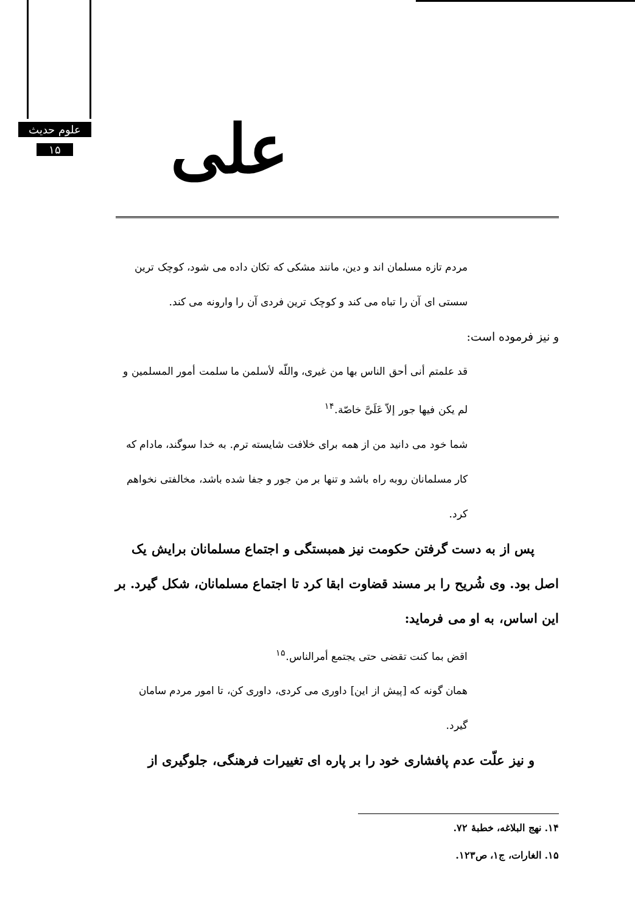علوم حدیث
۱۵
علی
مردم تازه مسلمان اند و دین، مانند مشکی که تکان داده می شود، کوچک ترین سستی ای آن را تباه می کند و کوچک ترین فردی آن را وارونه می کند.
و نیز فرموده است:
قد علمتم أنی أحق الناس بها من غیری، واللّه لأسلمن ما سلمت أمور المسلمین و لم یکن فیها جور إلاّ عَلَیَّ خاصّة.<sup>۱۴</sup>
شما خود می دانید من از همه برای خلافت شایسته ترم. به خدا سوگند، مادام که کار مسلمانان روبه راه باشد و تنها بر من جور و جفا شده باشد، مخالفتی نخواهم کرد.
پس از به دست گرفتن حکومت نیز همبستگی و اجتماع مسلمانان برایش یک اصل بود. وی شُریح را بر مسند قضاوت ابقا کرد تا اجتماع مسلمانان، شکل گیرد. بر این اساس، به او می فرماید:
اقض بما کنت تقضی حتی یجتمع أمرالناس.<sup>۱۵</sup>
همان گونه که [پیش از این] داوری می کردی، داوری کن، تا امور مردم سامان گیرد.
و نیز علّت عدم پافشاری خود را بر پاره ای تغییرات فرهنگی، جلوگیری از
۱۴. نهج البلاغه، خطبهٔ ۷۲.
۱۵. الغارات، ج۱، ص۱۲۳.